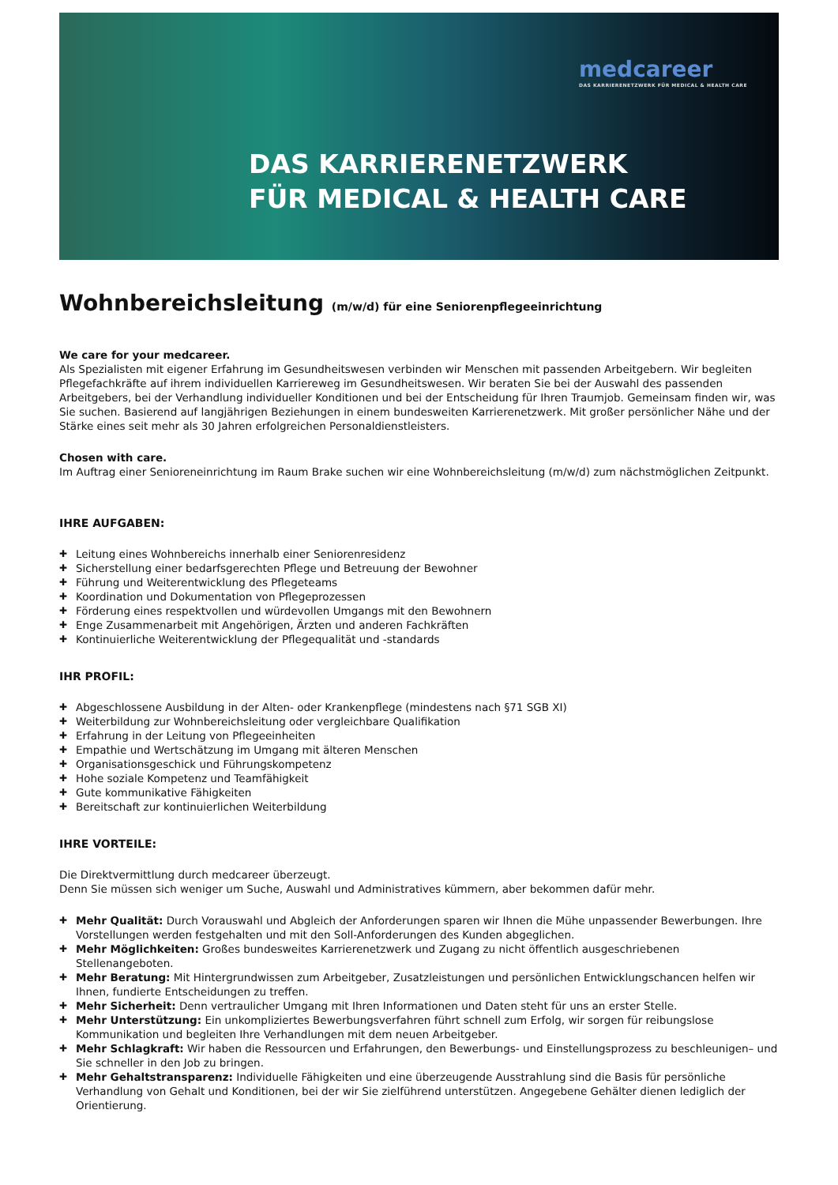medcareer
DAS KARRIERENETZWERK FÜR MEDICAL & HEALTH CARE
DAS KARRIERENETZWERK
FÜR MEDICAL & HEALTH CARE
Wohnbereichsleitung (m/w/d) für eine Seniorenpflegeeinrichtung
We care for your medcareer.
Als Spezialisten mit eigener Erfahrung im Gesundheitswesen verbinden wir Menschen mit passenden Arbeitgebern. Wir begleiten Pflegefachkräfte auf ihrem individuellen Karriereweg im Gesundheitswesen. Wir beraten Sie bei der Auswahl des passenden Arbeitgebers, bei der Verhandlung individueller Konditionen und bei der Entscheidung für Ihren Traumjob. Gemeinsam finden wir, was Sie suchen. Basierend auf langjährigen Beziehungen in einem bundesweiten Karrierenetzwerk. Mit großer persönlicher Nähe und der Stärke eines seit mehr als 30 Jahren erfolgreichen Personaldienstleisters.
Chosen with care.
Im Auftrag einer Senioreneinrichtung im Raum Brake suchen wir eine Wohnbereichsleitung (m/w/d) zum nächstmöglichen Zeitpunkt.
IHRE AUFGABEN:
Leitung eines Wohnbereichs innerhalb einer Seniorenresidenz
Sicherstellung einer bedarfsgerechten Pflege und Betreuung der Bewohner
Führung und Weiterentwicklung des Pflegeteams
Koordination und Dokumentation von Pflegeprozessen
Förderung eines respektvollen und würdevollen Umgangs mit den Bewohnern
Enge Zusammenarbeit mit Angehörigen, Ärzten und anderen Fachkräften
Kontinuierliche Weiterentwicklung der Pflegequalität und -standards
IHR PROFIL:
Abgeschlossene Ausbildung in der Alten- oder Krankenpflege (mindestens nach §71 SGB XI)
Weiterbildung zur Wohnbereichsleitung oder vergleichbare Qualifikation
Erfahrung in der Leitung von Pflegeeinheiten
Empathie und Wertschätzung im Umgang mit älteren Menschen
Organisationsgeschick und Führungskompetenz
Hohe soziale Kompetenz und Teamfähigkeit
Gute kommunikative Fähigkeiten
Bereitschaft zur kontinuierlichen Weiterbildung
IHRE VORTEILE:
Die Direktvermittlung durch medcareer überzeugt.
Denn Sie müssen sich weniger um Suche, Auswahl und Administratives kümmern, aber bekommen dafür mehr.
Mehr Qualität: Durch Vorauswahl und Abgleich der Anforderungen sparen wir Ihnen die Mühe unpassender Bewerbungen. Ihre Vorstellungen werden festgehalten und mit den Soll-Anforderungen des Kunden abgeglichen.
Mehr Möglichkeiten: Großes bundesweites Karrierenetzwerk und Zugang zu nicht öffentlich ausgeschriebenen Stellenangeboten.
Mehr Beratung: Mit Hintergrundwissen zum Arbeitgeber, Zusatzleistungen und persönlichen Entwicklungschancen helfen wir Ihnen, fundierte Entscheidungen zu treffen.
Mehr Sicherheit: Denn vertraulicher Umgang mit Ihren Informationen und Daten steht für uns an erster Stelle.
Mehr Unterstützung: Ein unkompliziertes Bewerbungsverfahren führt schnell zum Erfolg, wir sorgen für reibungslose Kommunikation und begleiten Ihre Verhandlungen mit dem neuen Arbeitgeber.
Mehr Schlagkraft: Wir haben die Ressourcen und Erfahrungen, den Bewerbungs- und Einstellungsprozess zu beschleunigen– und Sie schneller in den Job zu bringen.
Mehr Gehaltstransparenz: Individuelle Fähigkeiten und eine überzeugende Ausstrahlung sind die Basis für persönliche Verhandlung von Gehalt und Konditionen, bei der wir Sie zielführend unterstützen. Angegebene Gehälter dienen lediglich der Orientierung.